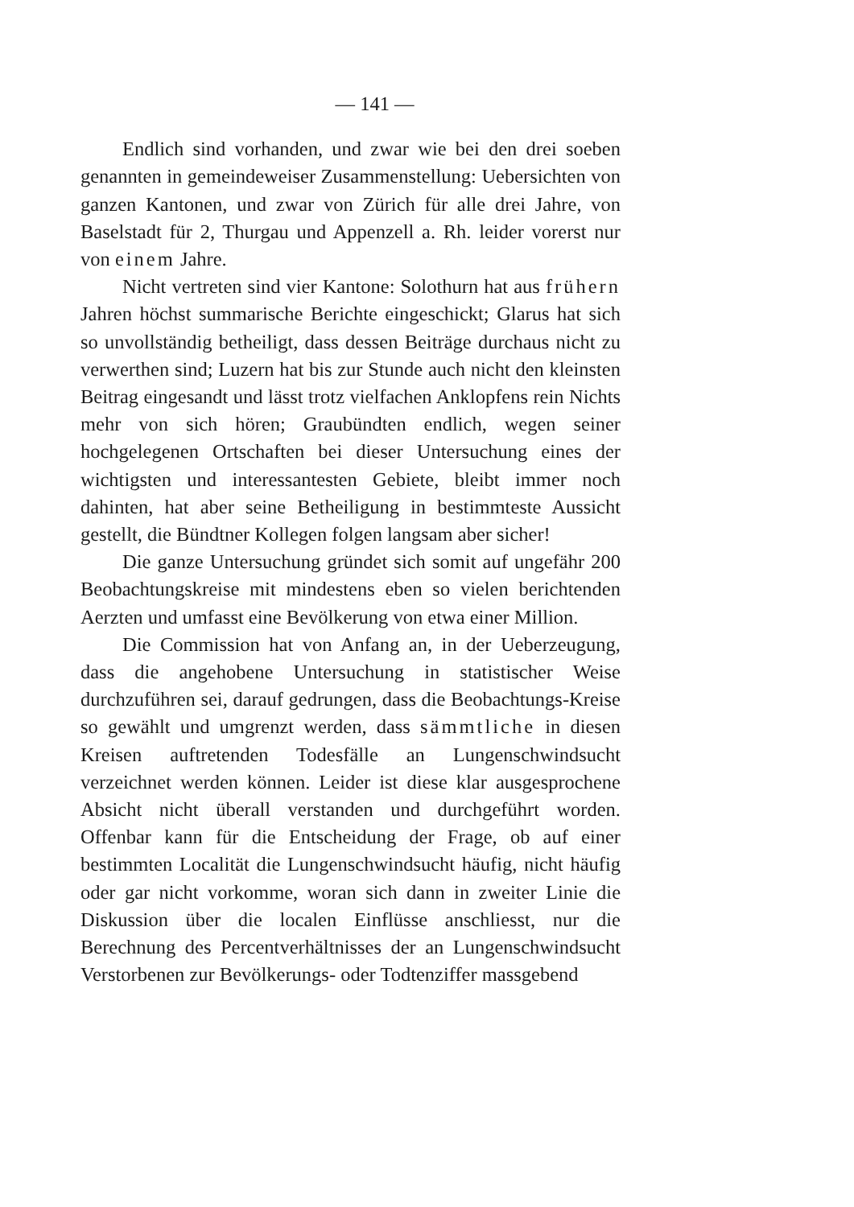— 141 —
Endlich sind vorhanden, und zwar wie bei den drei soeben genannten in gemeindeweiser Zusammenstellung: Uebersichten von ganzen Kantonen, und zwar von Zürich für alle drei Jahre, von Baselstadt für 2, Thurgau und Appenzell a. Rh. leider vorerst nur von einem Jahre.
Nicht vertreten sind vier Kantone: Solothurn hat aus frühern Jahren höchst summarische Berichte eingeschickt; Glarus hat sich so unvollständig betheiligt, dass dessen Beiträge durchaus nicht zu verwerthen sind; Luzern hat bis zur Stunde auch nicht den kleinsten Beitrag eingesandt und lässt trotz vielfachen Anklopfens rein Nichts mehr von sich hören; Graubündten endlich, wegen seiner hochgelegenen Ortschaften bei dieser Untersuchung eines der wichtigsten und interessantesten Gebiete, bleibt immer noch dahinten, hat aber seine Betheiligung in bestimmteste Aussicht gestellt, die Bündtner Kollegen folgen langsam aber sicher!
Die ganze Untersuchung gründet sich somit auf ungefähr 200 Beobachtungskreise mit mindestens eben so vielen berichtenden Aerzten und umfasst eine Bevölkerung von etwa einer Million.
Die Commission hat von Anfang an, in der Ueberzeugung, dass die angehobene Untersuchung in statistischer Weise durchzuführen sei, darauf gedrungen, dass die Beobachtungs-Kreise so gewählt und umgrenzt werden, dass sämmtliche in diesen Kreisen auftretenden Todesfälle an Lungenschwindsucht verzeichnet werden können. Leider ist diese klar ausgesprochene Absicht nicht überall verstanden und durchgeführt worden. Offenbar kann für die Entscheidung der Frage, ob auf einer bestimmten Localität die Lungenschwindsucht häufig, nicht häufig oder gar nicht vorkomme, woran sich dann in zweiter Linie die Diskussion über die localen Einflüsse anschliesst, nur die Berechnung des Percentverhältnisses der an Lungenschwindsucht Verstorbenen zur Bevölkerungs- oder Todtenziffer massgebend